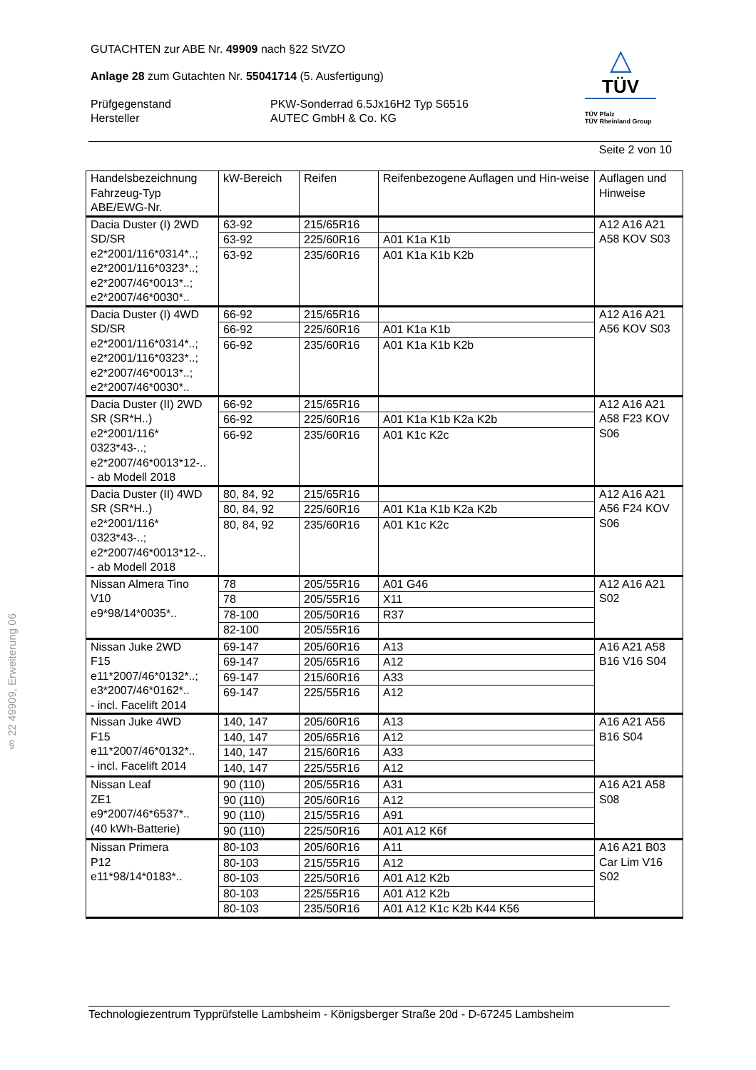△
TÜV
TÜV Pfalz
TÜV Rheinland Group
GUTACHTEN zur ABE Nr. 49909 nach §22 StVZO
Anlage 28 zum Gutachten Nr. 55041714 (5. Ausfertigung)
Prüfgegenstand PKW-Sonderrad 6.5Jx16H2 Typ S6516
Hersteller AUTEC GmbH & Co. KG
Seite 2 von 10
| Handelsbezeichnung Fahrzeug-Typ ABE/EWG-Nr. | kW-Bereich | Reifen | Reifenbezogene Auflagen und Hin-weise | Auflagen und Hinweise |
| Dacia Duster (I) 2WD SD/SR e2*2001/116*0314*..; e2*2001/116*0323*..; e2*2007/46*0013*..; e2*2007/46*0030*.. | 63-92 | 215/65R16 | | A12 A16 A21 A58 KOV S03 |
| | 63-92 | 225/60R16 | A01 K1a K1b | |
| | 63-92 | 235/60R16 | A01 K1a K1b K2b | |
| Dacia Duster (I) 4WD SD/SR e2*2001/116*0314*..; e2*2001/116*0323*..; e2*2007/46*0013*..; e2*2007/46*0030*.. | 66-92 | 215/65R16 | | A12 A16 A21 A56 KOV S03 |
| | 66-92 | 225/60R16 | A01 K1a K1b | |
| | 66-92 | 235/60R16 | A01 K1a K1b K2b | |
| Dacia Duster (II) 2WD SR (SR*H..) e2*2001/116* 0323*43-..; e2*2007/46*0013*12-.. - ab Modell 2018 | 66-92 | 215/65R16 | | A12 A16 A21 A58 F23 KOV S06 |
| | 66-92 | 225/60R16 | A01 K1a K1b K2a K2b | |
| | 66-92 | 235/60R16 | A01 K1c K2c | |
| Dacia Duster (II) 4WD SR (SR*H..) e2*2001/116* 0323*43-..; e2*2007/46*0013*12-.. - ab Modell 2018 | 80, 84, 92 | 215/65R16 | | A12 A16 A21 A56 F24 KOV S06 |
| | 80, 84, 92 | 225/60R16 | A01 K1a K1b K2a K2b | |
| | 80, 84, 92 | 235/60R16 | A01 K1c K2c | |
| Nissan Almera Tino V10 e9*98/14*0035*.. | 78 | 205/55R16 | A01 G46 | A12 A16 A21 S02 |
| | 78 | 205/55R16 | X11 | |
| | 78-100 | 205/50R16 | R37 | |
| | 82-100 | 205/55R16 | | |
| Nissan Juke 2WD F15 e11*2007/46*0132*..; e3*2007/46*0162*.. - incl. Facelift 2014 | 69-147 | 205/60R16 | A13 | A16 A21 A58 B16 V16 S04 |
| | 69-147 | 205/65R16 | A12 | |
| | 69-147 | 215/60R16 | A33 | |
| | 69-147 | 225/55R16 | A12 | |
| Nissan Juke 4WD F15 e11*2007/46*0132*.. - incl. Facelift 2014 | 140, 147 | 205/60R16 | A13 | A16 A21 A56 B16 S04 |
| | 140, 147 | 205/65R16 | A12 | |
| | 140, 147 | 215/60R16 | A33 | |
| | 140, 147 | 225/55R16 | A12 | |
| Nissan Leaf ZE1 e9*2007/46*6537*.. (40 kWh-Batterie) | 90 (110) | 205/55R16 | A31 | A16 A21 A58 S08 |
| | 90 (110) | 205/60R16 | A12 | |
| | 90 (110) | 215/55R16 | A91 | |
| | 90 (110) | 225/50R16 | A01 A12 K6f | |
| Nissan Primera P12 e11*98/14*0183*.. | 80-103 | 205/60R16 | A11 | A16 A21 B03 Car Lim V16 S02 |
| | 80-103 | 215/55R16 | A12 | |
| | 80-103 | 225/50R16 | A01 A12 K2b | |
| | 80-103 | 225/55R16 | A01 A12 K2b | |
| | 80-103 | 235/50R16 | A01 A12 K1c K2b K44 K56 | |
§ 22 49909, Erweiterung 06
Technologiezentrum Typprüfstelle Lambsheim - Königsberger Straße 20d - D-67245 Lambsheim